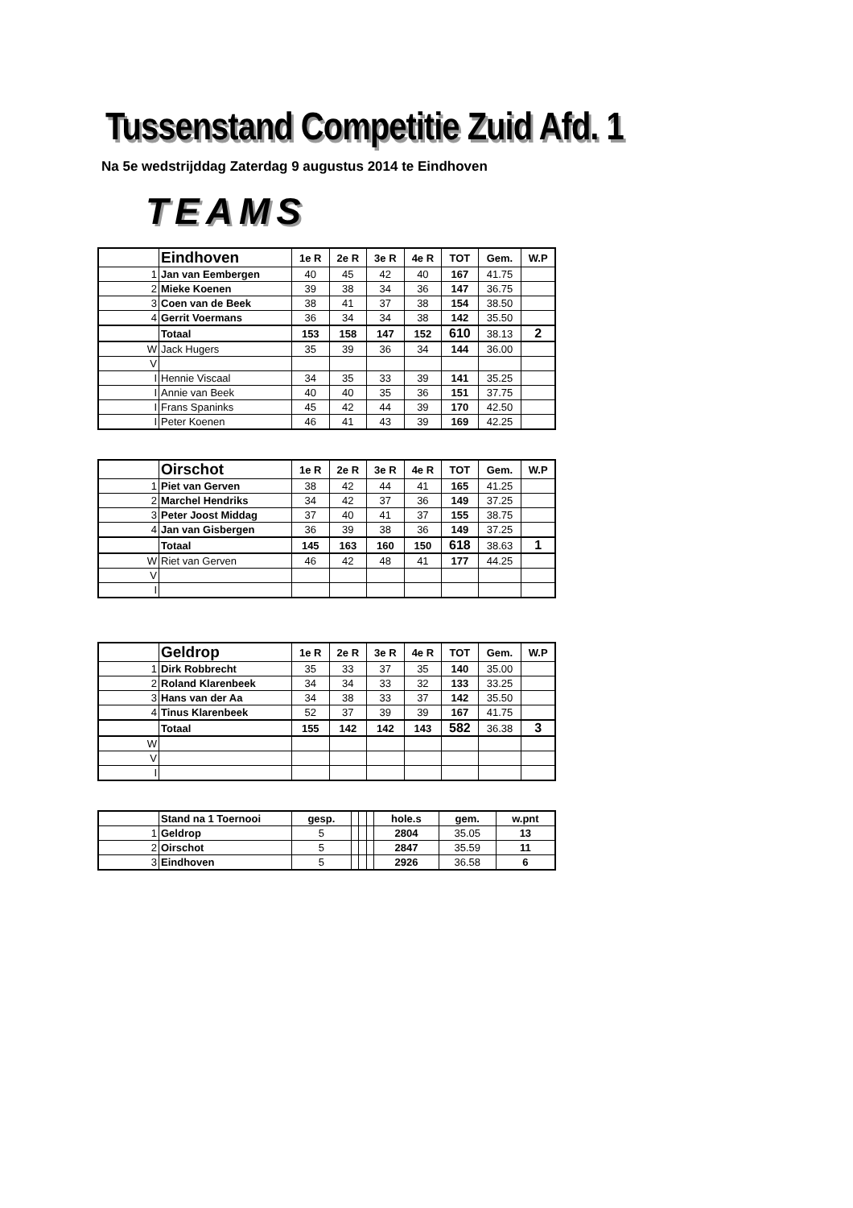Tussenstand Competitie Zuid Afd. 1
Na 5e wedstrijddag Zaterdag 9 augustus 2014 te Eindhoven
TEAMS
| | Eindhoven | 1e R | 2e R | 3e R | 4e R | TOT | Gem. | W.P |
| --- | --- | --- | --- | --- | --- | --- | --- | --- |
| 1 | Jan van Eembergen | 40 | 45 | 42 | 40 | 167 | 41.75 | |
| 2 | Mieke Koenen | 39 | 38 | 34 | 36 | 147 | 36.75 | |
| 3 | Coen van de Beek | 38 | 41 | 37 | 38 | 154 | 38.50 | |
| 4 | Gerrit Voermans | 36 | 34 | 34 | 38 | 142 | 35.50 | |
| | Totaal | 153 | 158 | 147 | 152 | 610 | 38.13 | 2 |
| W | Jack Hugers | 35 | 39 | 36 | 34 | 144 | 36.00 | |
| V | | | | | | | | |
| I | Hennie Viscaal | 34 | 35 | 33 | 39 | 141 | 35.25 | |
| I | Annie van Beek | 40 | 40 | 35 | 36 | 151 | 37.75 | |
| I | Frans Spaninks | 45 | 42 | 44 | 39 | 170 | 42.50 | |
| I | Peter Koenen | 46 | 41 | 43 | 39 | 169 | 42.25 | |
| | Oirschot | 1e R | 2e R | 3e R | 4e R | TOT | Gem. | W.P |
| --- | --- | --- | --- | --- | --- | --- | --- | --- |
| 1 | Piet van Gerven | 38 | 42 | 44 | 41 | 165 | 41.25 | |
| 2 | Marchel Hendriks | 34 | 42 | 37 | 36 | 149 | 37.25 | |
| 3 | Peter Joost Middag | 37 | 40 | 41 | 37 | 155 | 38.75 | |
| 4 | Jan van Gisbergen | 36 | 39 | 38 | 36 | 149 | 37.25 | |
| | Totaal | 145 | 163 | 160 | 150 | 618 | 38.63 | 1 |
| W | Riet van Gerven | 46 | 42 | 48 | 41 | 177 | 44.25 | |
| V | | | | | | | | |
| I | | | | | | | | |
| | Geldrop | 1e R | 2e R | 3e R | 4e R | TOT | Gem. | W.P |
| --- | --- | --- | --- | --- | --- | --- | --- | --- |
| 1 | Dirk Robbrecht | 35 | 33 | 37 | 35 | 140 | 35.00 | |
| 2 | Roland Klarenbeek | 34 | 34 | 33 | 32 | 133 | 33.25 | |
| 3 | Hans van der Aa | 34 | 38 | 33 | 37 | 142 | 35.50 | |
| 4 | Tinus Klarenbeek | 52 | 37 | 39 | 39 | 167 | 41.75 | |
| | Totaal | 155 | 142 | 142 | 143 | 582 | 36.38 | 3 |
| W | | | | | | | | |
| V | | | | | | | | |
| I | | | | | | | | |
| | Stand na 1 Toernooi | gesp. | | | | hole.s | gem. | w.pnt |
| --- | --- | --- | --- | --- | --- | --- | --- | --- |
| 1 | Geldrop | 5 | | | | 2804 | 35.05 | 13 |
| 2 | Oirschot | 5 | | | | 2847 | 35.59 | 11 |
| 3 | Eindhoven | 5 | | | | 2926 | 36.58 | 6 |